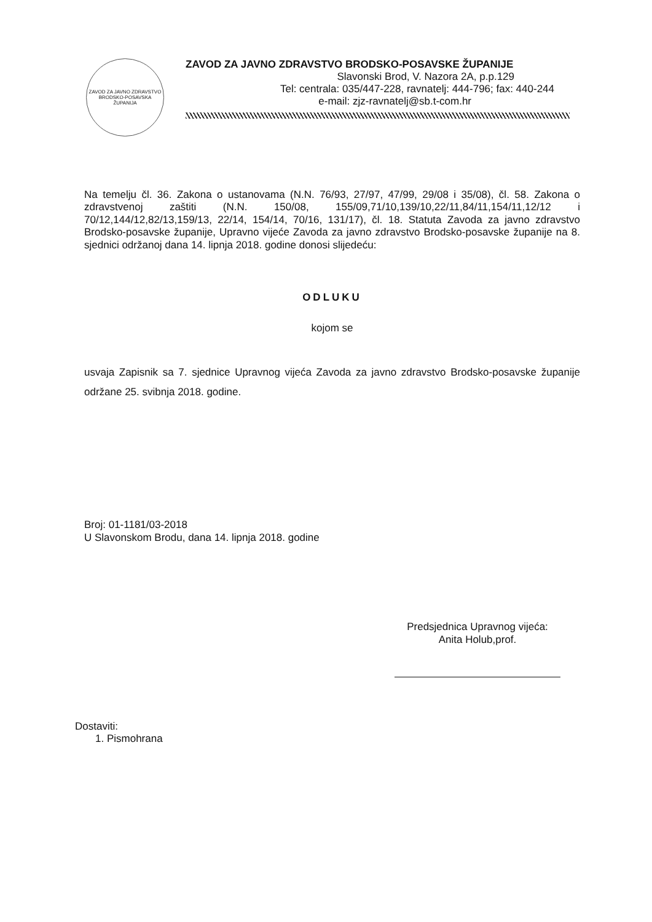ZAVOD ZA JAVNO ZDRAVSTVO
BRODSKO-POSAVSKA ŽUPANIJA
ZAVOD ZA JAVNO ZDRAVSTVO BRODSKO-POSAVSKE ŽUPANIJE
Slavonski Brod, V. Nazora 2A, p.p.129
Tel: centrala: 035/447-228, ravnatelj: 444-796; fax: 440-244
e-mail: zjz-ravnatelj@sb.t-com.hr
Na temelju čl. 36. Zakona o ustanovama (N.N. 76/93, 27/97, 47/99, 29/08 i 35/08), čl. 58. Zakona o zdravstvenoj zaštiti (N.N. 150/08, 155/09,71/10,139/10,22/11,84/11,154/11,12/12 i 70/12,144/12,82/13,159/13, 22/14, 154/14, 70/16, 131/17), čl. 18. Statuta Zavoda za javno zdravstvo Brodsko-posavske županije, Upravno vijeće Zavoda za javno zdravstvo Brodsko-posavske županije na 8. sjednici održanoj dana 14. lipnja 2018. godine donosi slijedeću:
ODLUKU
kojom se
usvaja Zapisnik sa 7. sjednice Upravnog vijeća Zavoda za javno zdravstvo Brodsko-posavske županije održane 25. svibnja 2018. godine.
Broj: 01-1181/03-2018
U Slavonskom Brodu, dana 14. lipnja 2018. godine
Predsjednica Upravnog vijeća:
Anita Holub,prof.
Dostaviti:
1. Pismohrana